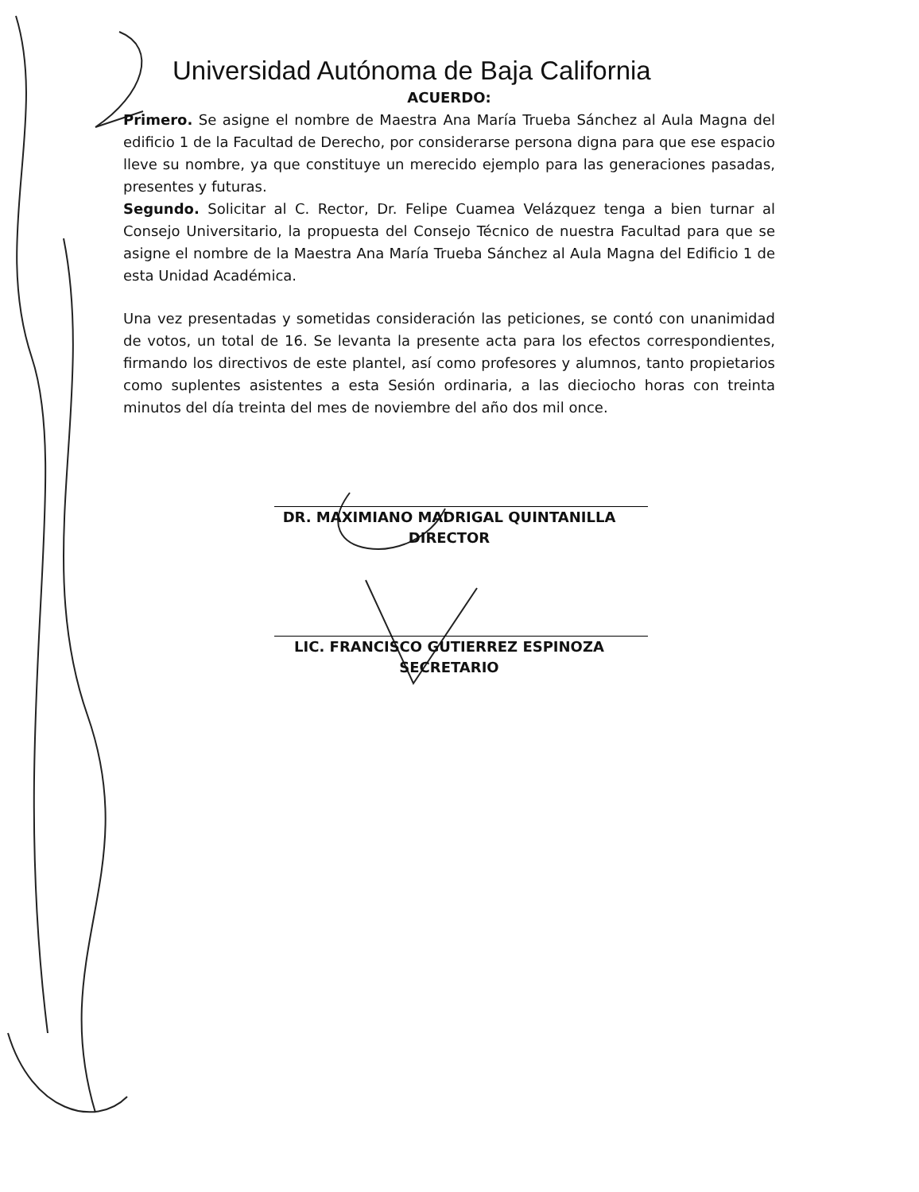Universidad Autónoma de Baja California
ACUERDO:
Primero. Se asigne el nombre de Maestra Ana María Trueba Sánchez al Aula Magna del edificio 1 de la Facultad de Derecho, por considerarse persona digna para que ese espacio lleve su nombre, ya que constituye un merecido ejemplo para las generaciones pasadas, presentes y futuras.
Segundo. Solicitar al C. Rector, Dr. Felipe Cuamea Velázquez tenga a bien turnar al Consejo Universitario, la propuesta del Consejo Técnico de nuestra Facultad para que se asigne el nombre de la Maestra Ana María Trueba Sánchez al Aula Magna del Edificio 1 de esta Unidad Académica.
Una vez presentadas y sometidas consideración las peticiones, se contó con unanimidad de votos, un total de 16. Se levanta la presente acta para los efectos correspondientes, firmando los directivos de este plantel, así como profesores y alumnos, tanto propietarios como suplentes asistentes a esta Sesión ordinaria, a las dieciocho horas con treinta minutos del día treinta del mes de noviembre del año dos mil once.
DR. MAXIMIANO MADRIGAL QUINTANILLA
DIRECTOR
LIC. FRANCISCO GUTIERREZ ESPINOZA
SECRETARIO